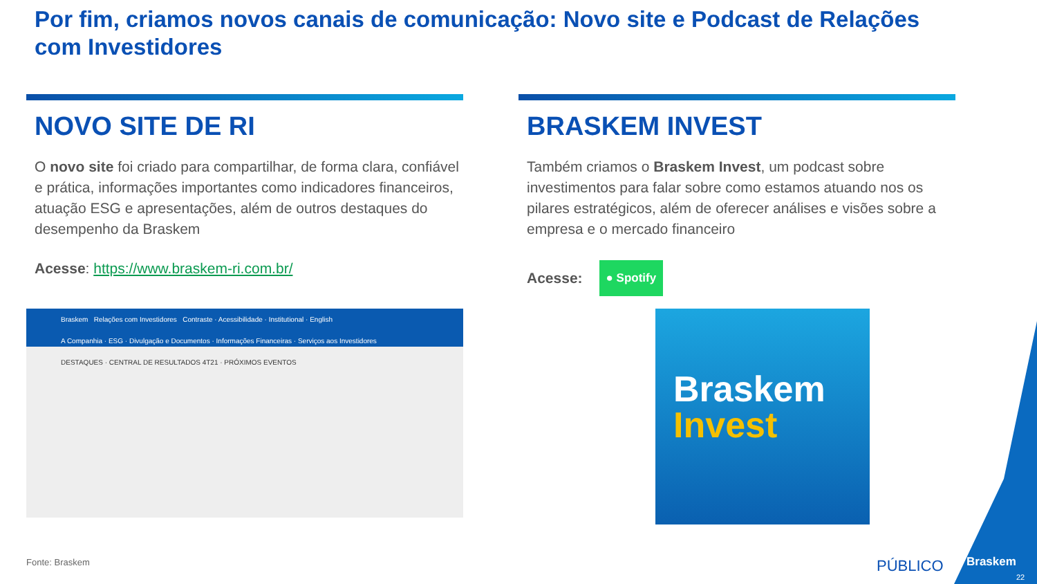Por fim, criamos novos canais de comunicação: Novo site e Podcast de Relações com Investidores
NOVO SITE DE RI
O novo site foi criado para compartilhar, de forma clara, confiável e prática, informações importantes como indicadores financeiros, atuação ESG e apresentações, além de outros destaques do desempenho da Braskem
Acesse: https://www.braskem-ri.com.br/
BRASKEM INVEST
Também criamos o Braskem Invest, um podcast sobre investimentos para falar sobre como estamos atuando nos os pilares estratégicos, além de oferecer análises e visões sobre a empresa e o mercado financeiro
Acesse: ● Spotify
Braskem Relações com Investidores Contraste · Acessibilidade · Institutional · English
A Companhia · ESG · Divulgação e Documentos · Informações Financeiras · Serviços aos Investidores
DESTAQUES · CENTRAL DE RESULTADOS 4T21 · PRÓXIMOS EVENTOS
Braskem
Invest
Fonte: Braskem PÚBLICO Braskem
22